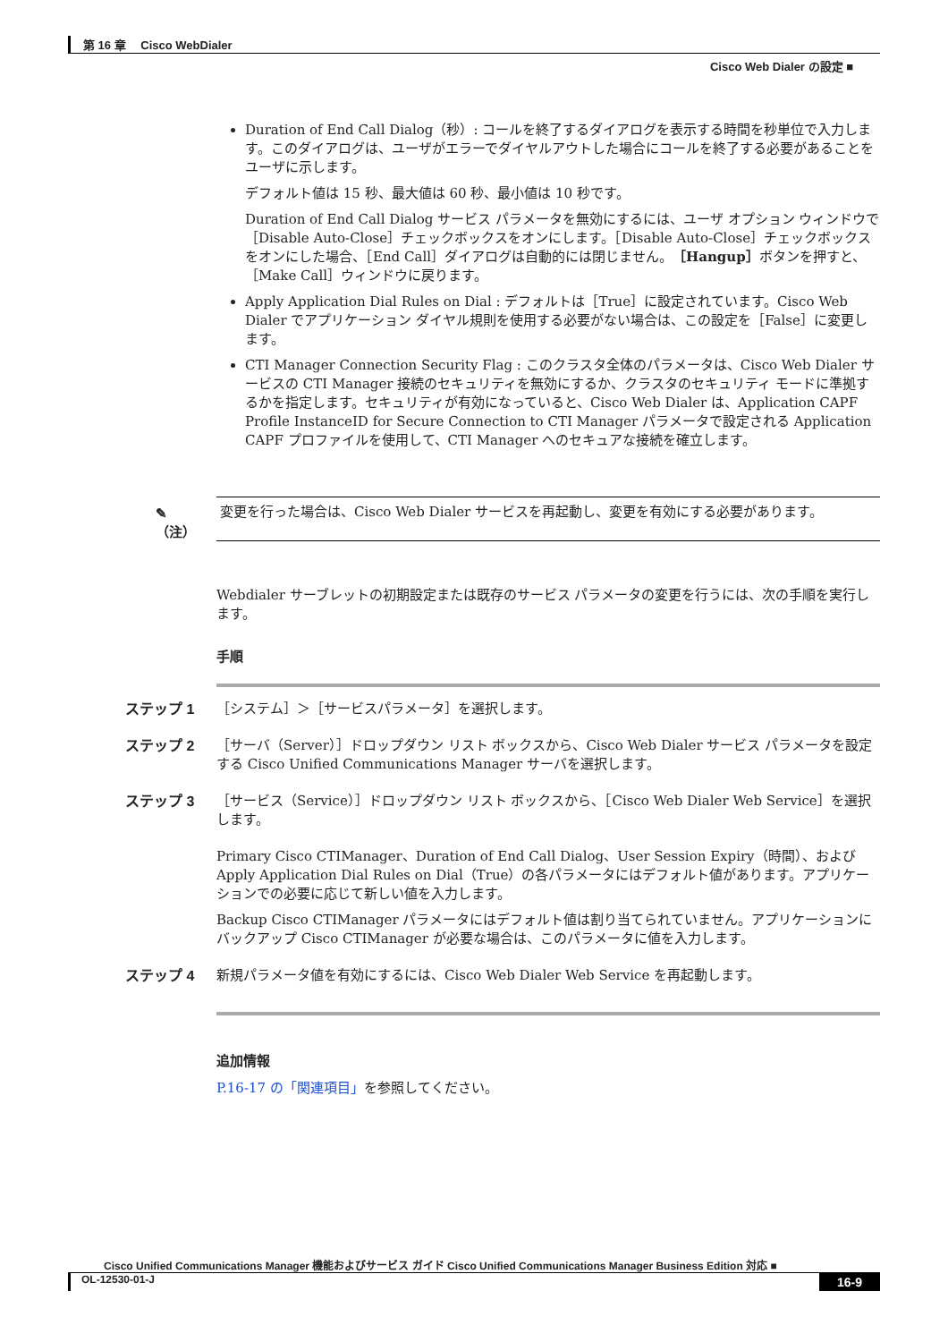第 16 章　 Cisco WebDialer
Cisco Web Dialer の設定 ■
Duration of End Call Dialog（秒）: コールを終了するダイアログを表示する時間を秒単位で入力します。このダイアログは、ユーザがエラーでダイヤルアウトした場合にコールを終了する必要があることをユーザに示します。
デフォルト値は 15 秒、最大値は 60 秒、最小値は 10 秒です。
Duration of End Call Dialog サービス パラメータを無効にするには、ユーザ オプション ウィンドウで［Disable Auto-Close］チェックボックスをオンにします。［Disable Auto-Close］チェックボックスをオンにした場合、［End Call］ダイアログは自動的には閉じません。［Hangup］ボタンを押すと、［Make Call］ウィンドウに戻ります。
Apply Application Dial Rules on Dial : デフォルトは［True］に設定されています。Cisco Web Dialer でアプリケーション ダイヤル規則を使用する必要がない場合は、この設定を［False］に変更します。
CTI Manager Connection Security Flag : このクラスタ全体のパラメータは、Cisco Web Dialer サービスの CTI Manager 接続のセキュリティを無効にするか、クラスタのセキュリティ モードに準拠するかを指定します。セキュリティが有効になっていると、Cisco Web Dialer は、Application CAPF Profile InstanceID for Secure Connection to CTI Manager パラメータで設定される Application CAPF プロファイルを使用して、CTI Manager へのセキュアな接続を確立します。
✎
（注）
変更を行った場合は、Cisco Web Dialer サービスを再起動し、変更を有効にする必要があります。
Webdialer サーブレットの初期設定または既存のサービス パラメータの変更を行うには、次の手順を実行します。
手順
ステップ 1 ［システム］＞［サービスパラメータ］を選択します。
ステップ 2 ［サーバ（Server）］ドロップダウン リスト ボックスから、Cisco Web Dialer サービス パラメータを設定する Cisco Unified Communications Manager サーバを選択します。
ステップ 3 ［サービス（Service）］ドロップダウン リスト ボックスから、［Cisco Web Dialer Web Service］を選択します。
Primary Cisco CTIManager、Duration of End Call Dialog、User Session Expiry（時間）、および Apply Application Dial Rules on Dial（True）の各パラメータにはデフォルト値があります。アプリケーションでの必要に応じて新しい値を入力します。
Backup Cisco CTIManager パラメータにはデフォルト値は割り当てられていません。アプリケーションにバックアップ Cisco CTIManager が必要な場合は、このパラメータに値を入力します。
ステップ 4 新規パラメータ値を有効にするには、Cisco Web Dialer Web Service を再起動します。
追加情報
P.16-17 の「関連項目」を参照してください。
Cisco Unified Communications Manager 機能およびサービス ガイド Cisco Unified Communications Manager Business Edition 対応 ■
OL-12530-01-J 16-9